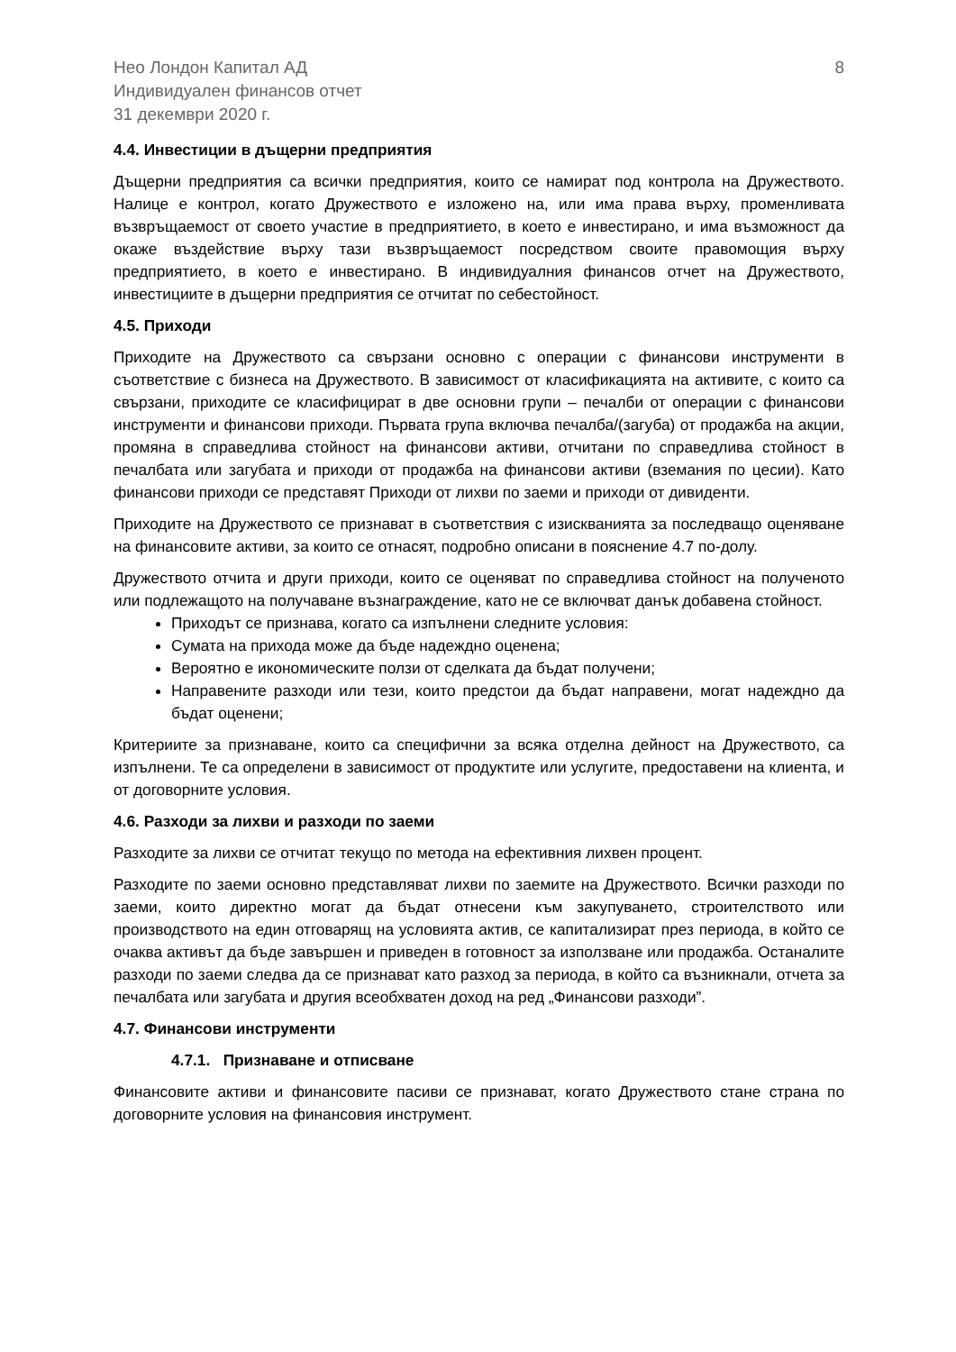Нео Лондон Капитал АД
Индивидуален финансов отчет
31 декември 2020 г.
8
4.4. Инвестиции в дъщерни предприятия
Дъщерни предприятия са всички предприятия, които се намират под контрола на Дружеството. Налице е контрол, когато Дружеството е изложено на, или има права върху, променливата възвръщаемост от своето участие в предприятието, в което е инвестирано, и има възможност да окаже въздействие върху тази възвръщаемост посредством своите правомощия върху предприятието, в което е инвестирано. В индивидуалния финансов отчет на Дружеството, инвестициите в дъщерни предприятия се отчитат по себестойност.
4.5. Приходи
Приходите на Дружеството са свързани основно с операции с финансови инструменти в съответствие с бизнеса на Дружеството. В зависимост от класификацията на активите, с които са свързани, приходите се класифицират в две основни групи – печалби от операции с финансови инструменти и финансови приходи. Първата група включва печалба/(загуба) от продажба на акции, промяна в справедлива стойност на финансови активи, отчитани по справедлива стойност в печалбата или загубата и приходи от продажба на финансови активи (вземания по цесии). Като финансови приходи се представят Приходи от лихви по заеми и приходи от дивиденти.
Приходите на Дружеството се признават в съответствия с изискванията за последващо оценяване на финансовите активи, за които се отнасят, подробно описани в пояснение 4.7 по-долу.
Дружеството отчита и други приходи, които се оценяват по справедлива стойност на полученото или подлежащото на получаване възнаграждение, като не се включват данък добавена стойност.
Приходът се признава, когато са изпълнени следните условия:
Сумата на прихода може да бъде надеждно оценена;
Вероятно е икономическите ползи от сделката да бъдат получени;
Направените разходи или тези, които предстои да бъдат направени, могат надеждно да бъдат оценени;
Критериите за признаване, които са специфични за всяка отделна дейност на Дружеството, са изпълнени. Те са определени в зависимост от продуктите или услугите, предоставени на клиента, и от договорните условия.
4.6. Разходи за лихви и разходи по заеми
Разходите за лихви се отчитат текущо по метода на ефективния лихвен процент.
Разходите по заеми основно представляват лихви по заемите на Дружеството. Всички разходи по заеми, които директно могат да бъдат отнесени към закупуването, строителството или производството на един отговарящ на условията актив, се капитализират през периода, в който се очаква активът да бъде завършен и приведен в готовност за използване или продажба. Останалите разходи по заеми следва да се признават като разход за периода, в който са възникнали, отчета за печалбата или загубата и другия всеобхватен доход на ред „Финансови разходи”.
4.7. Финансови инструменти
4.7.1. Признаване и отписване
Финансовите активи и финансовите пасиви се признават, когато Дружеството стане страна по договорните условия на финансовия инструмент.